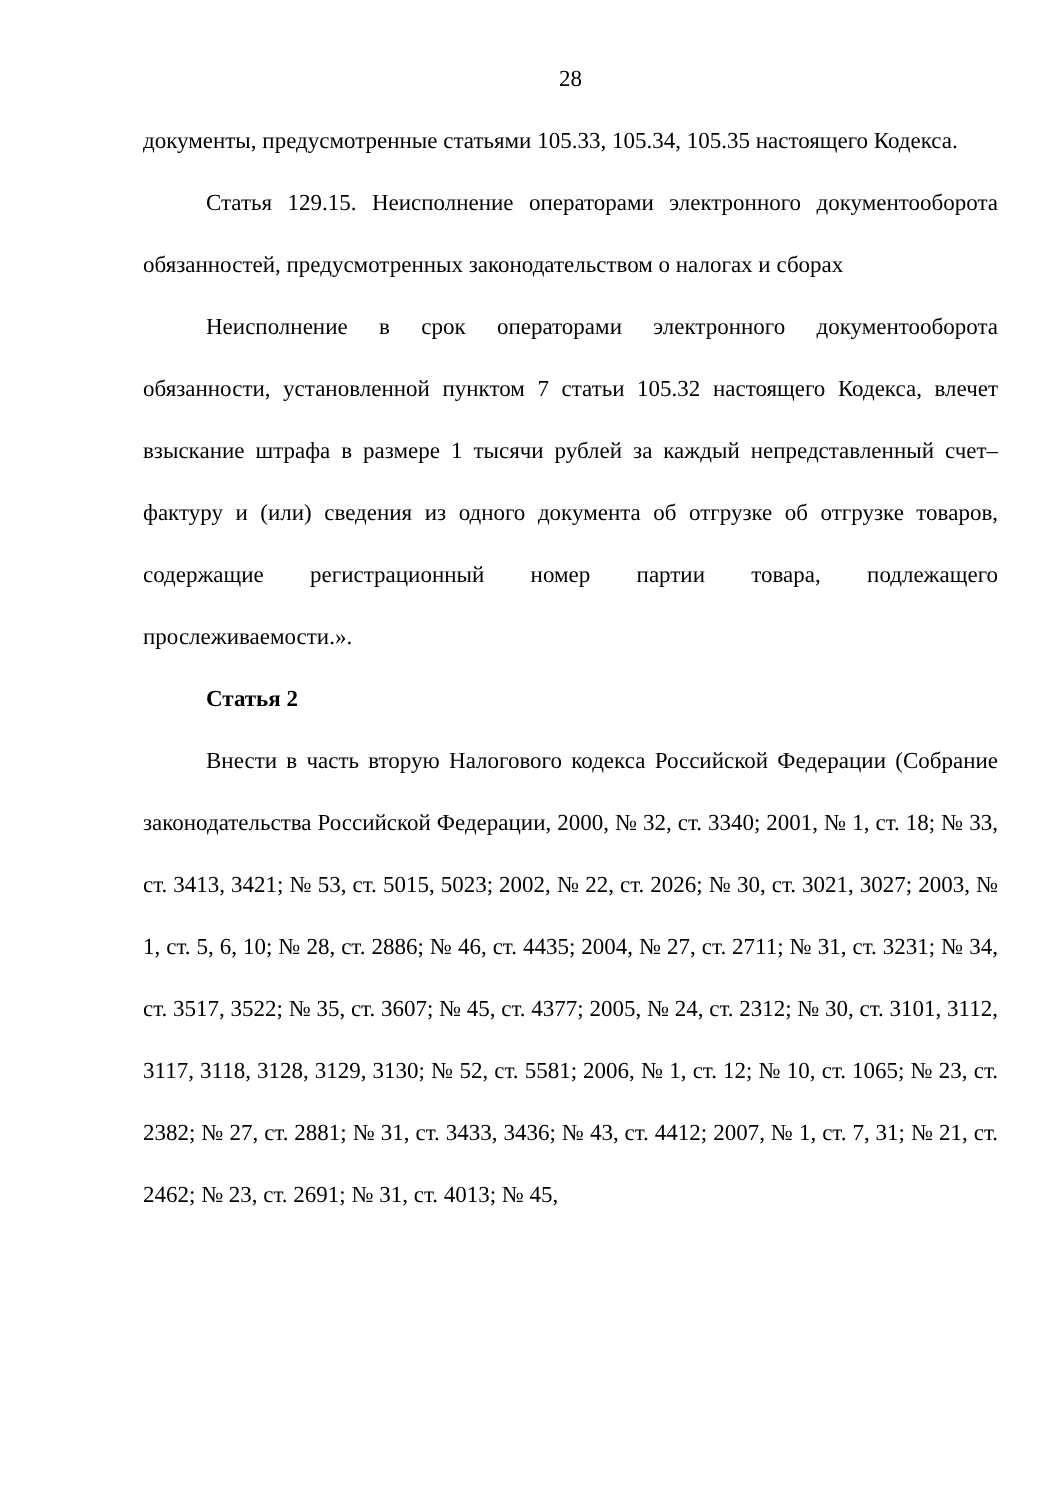28
документы, предусмотренные статьями 105.33, 105.34, 105.35 настоящего Кодекса.
Статья 129.15. Неисполнение операторами электронного документооборота обязанностей, предусмотренных законодательством о налогах и сборах
Неисполнение в срок операторами электронного документооборота обязанности, установленной пунктом 7 статьи 105.32 настоящего Кодекса, влечет взыскание штрафа в размере 1 тысячи рублей за каждый непредставленный счет–фактуру и (или) сведения из одного документа об отгрузке об отгрузке товаров, содержащие регистрационный номер партии товара, подлежащего прослеживаемости.».
Статья 2
Внести в часть вторую Налогового кодекса Российской Федерации (Собрание законодательства Российской Федерации, 2000, № 32, ст. 3340; 2001, № 1, ст. 18; № 33, ст. 3413, 3421; № 53, ст. 5015, 5023; 2002, № 22, ст. 2026; № 30, ст. 3021, 3027; 2003, № 1, ст. 5, 6, 10; № 28, ст. 2886; № 46, ст. 4435; 2004, № 27, ст. 2711; № 31, ст. 3231; № 34, ст. 3517, 3522; № 35, ст. 3607; № 45, ст. 4377; 2005, № 24, ст. 2312; № 30, ст. 3101, 3112, 3117, 3118, 3128, 3129, 3130; № 52, ст. 5581; 2006, № 1, ст. 12; № 10, ст. 1065; № 23, ст. 2382; № 27, ст. 2881; № 31, ст. 3433, 3436; № 43, ст. 4412; 2007, № 1, ст. 7, 31; № 21, ст. 2462; № 23, ст. 2691; № 31, ст. 4013; № 45,